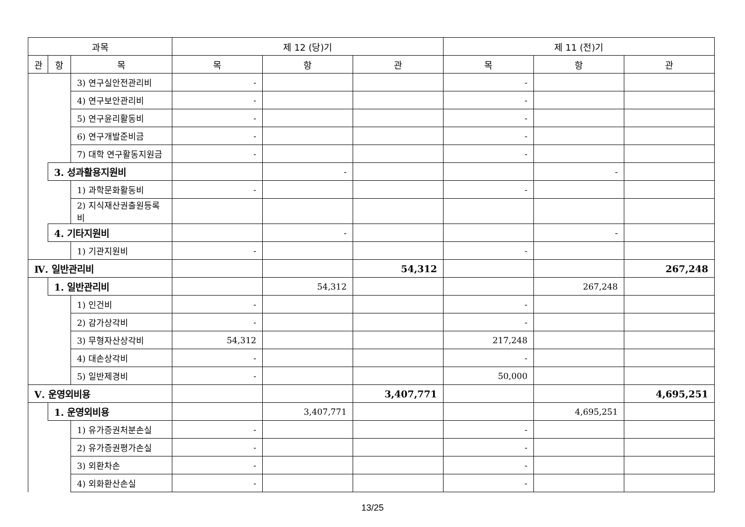| 과목 | | | 제 12 (당)기 | | | 제 11 (전)기 | | |
| --- | --- | --- | --- | --- | --- | --- | --- | --- |
| 관 | 항 | 목 | 목 | 항 | 관 | 목 | 항 | 관 |
| | | 3) 연구실안전관리비 | - | | | - | | |
| | | 4) 연구보안관리비 | - | | | - | | |
| | | 5) 연구윤리활동비 | - | | | - | | |
| | | 6) 연구개발준비금 | - | | | - | | |
| | | 7) 대학 연구활동지원금 | - | | | - | | |
| | 3. 성과활용지원비 | | | - | | | - | |
| | | 1) 과학문화활동비 | - | | | - | | |
| | | 2) 지식재산권출원등록비 | | | | | | |
| | 4. 기타지원비 | | | - | | | - | |
| | | 1) 기관지원비 | - | | | - | | |
| Ⅳ. 일반관리비 | | | | | 54,312 | | | 267,248 |
| | 1. 일반관리비 | | | 54,312 | | | 267,248 | |
| | | 1) 인건비 | - | | | - | | |
| | | 2) 감가상각비 | - | | | - | | |
| | | 3) 무형자산상각비 | 54,312 | | | 217,248 | | |
| | | 4) 대손상각비 | - | | | - | | |
| | | 5) 일반제경비 | - | | | 50,000 | | |
| Ⅴ. 운영외비용 | | | | | 3,407,771 | | | 4,695,251 |
| | 1. 운영외비용 | | | 3,407,771 | | | 4,695,251 | |
| | | 1) 유가증권처분손실 | - | | | - | | |
| | | 2) 유가증권평가손실 | - | | | - | | |
| | | 3) 외환차손 | - | | | - | | |
| | | 4) 외화환산손실 | - | | | - | | |
13/25